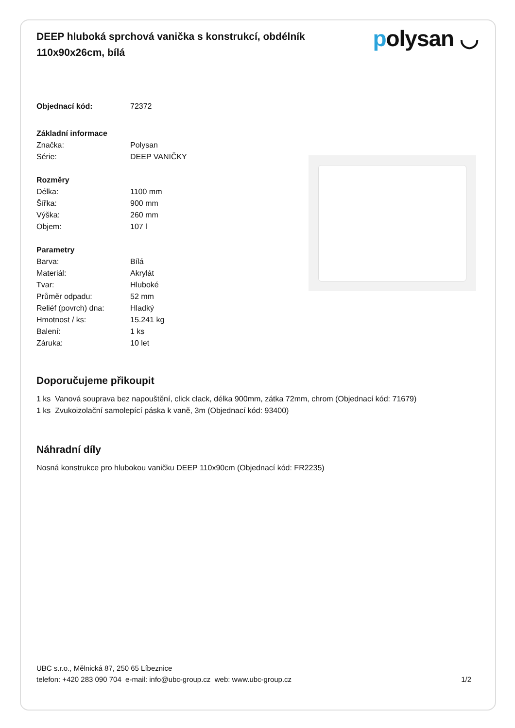DEEP hluboká sprchová vanička s konstrukcí, obdélník 110x90x26cm, bílá
polysan ◡
| Objednací kód: | 72372 |
| Základní informace | |
| Značka: | Polysan |
| Série: | DEEP VANIČKY |
| Rozměry | |
| Délka: | 1100 mm |
| Šířka: | 900 mm |
| Výška: | 260 mm |
| Objem: | 107 l |
| Parametry | |
| Barva: | Bílá |
| Materiál: | Akrylát |
| Tvar: | Hluboké |
| Průměr odpadu: | 52 mm |
| Reliéf (povrch) dna: | Hladký |
| Hmotnost / ks: | 15.241 kg |
| Balení: | 1 ks |
| Záruka: | 10 let |
Doporučujeme přikoupit
1 ks Vanová souprava bez napouštění, click clack, délka 900mm, zátka 72mm, chrom (Objednací kód: 71679)
1 ks Zvukoizolační samolepící páska k vaně, 3m (Objednací kód: 93400)
Náhradní díly
Nosná konstrukce pro hlubokou vaničku DEEP 110x90cm (Objednací kód: FR2235)
UBC s.r.o., Mělnická 87, 250 65 Líbeznice
telefon: +420 283 090 704 e-mail: info@ubc-group.cz web: www.ubc-group.cz 1/2